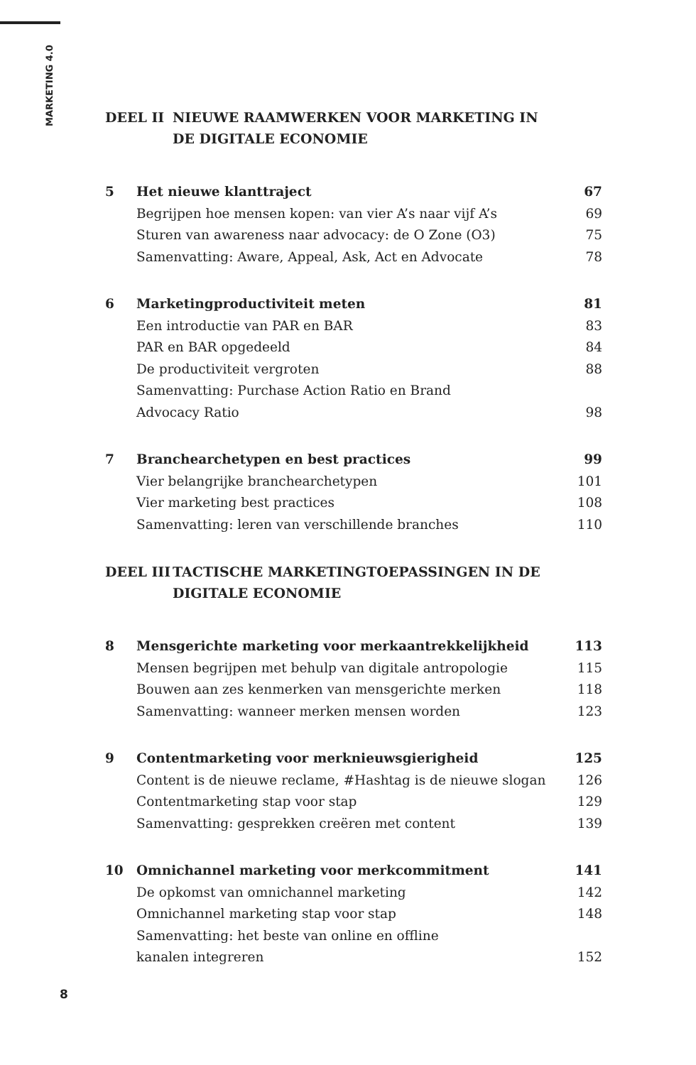MARKETING 4.0
DEEL II NIEUWE RAAMWERKEN VOOR MARKETING IN
DE DIGITALE ECONOMIE
5 Het nieuwe klanttraject 67
Begrijpen hoe mensen kopen: van vier A’s naar vijf A’s 69
Sturen van awareness naar advocacy: de O Zone (O3) 75
Samenvatting: Aware, Appeal, Ask, Act en Advocate 78
6 Marketingproductiviteit meten 81
Een introductie van PAR en BAR 83
PAR en BAR opgedeeld 84
De productiviteit vergroten 88
Samenvatting: Purchase Action Ratio en Brand
Advocacy Ratio
98
7 Branchearchetypen en best practices 99
Vier belangrijke branchearchetypen 101
Vier marketing best practices 108
Samenvatting: leren van verschillende branches 110
DEEL III TACTISCHE MARKETINGTOEPASSINGEN IN DE
DIGITALE ECONOMIE
8 Mensgerichte marketing voor merkaantrekkelijkheid 113
Mensen begrijpen met behulp van digitale antropologie 115
Bouwen aan zes kenmerken van mensgerichte merken 118
Samenvatting: wanneer merken mensen worden 123
9 Contentmarketing voor merknieuwsgierigheid 125
Content is de nieuwe reclame, #Hashtag is de nieuwe slogan 126
Contentmarketing stap voor stap 129
Samenvatting: gesprekken creëren met content 139
10 Omnichannel marketing voor merkcommitment 141
De opkomst van omnichannel marketing 142
Omnichannel marketing stap voor stap 148
Samenvatting: het beste van online en offline
kanalen integreren
152
8